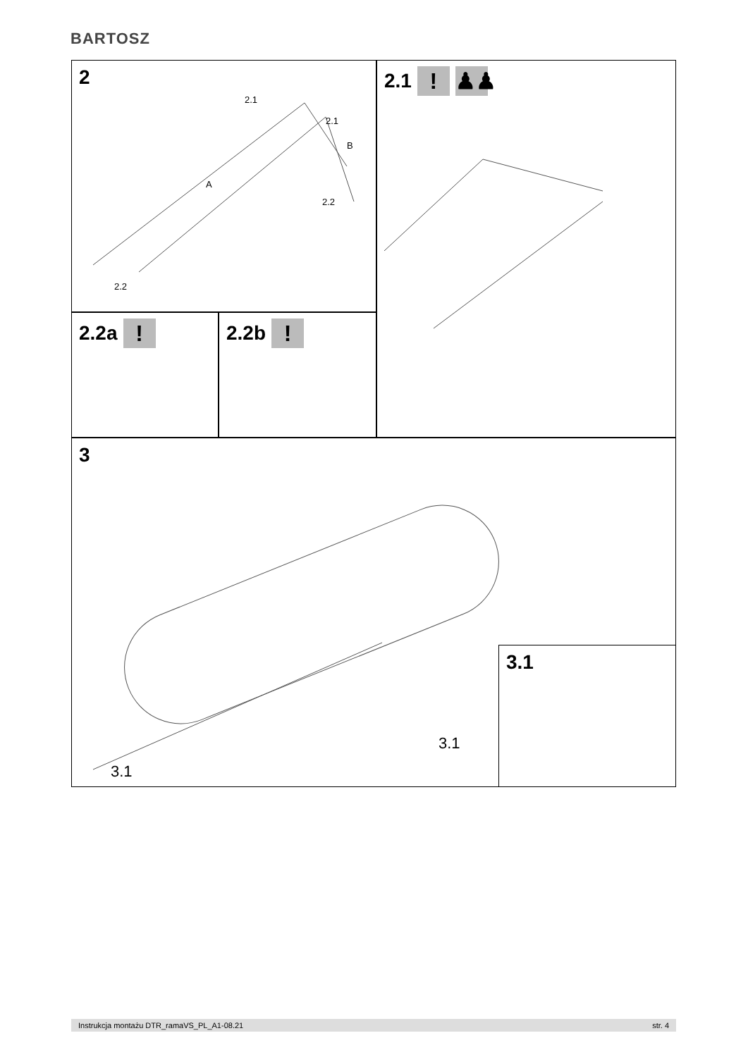BARTOSZ
2
2.1
2.1
A
B
2.2
2.2
2.2a !
2.2b !
2.1 ! ♟♟
3
3.1
3.1
3.1
Instrukcja montażu DTR_ramaVS_PL_A1-08.21 str. 4